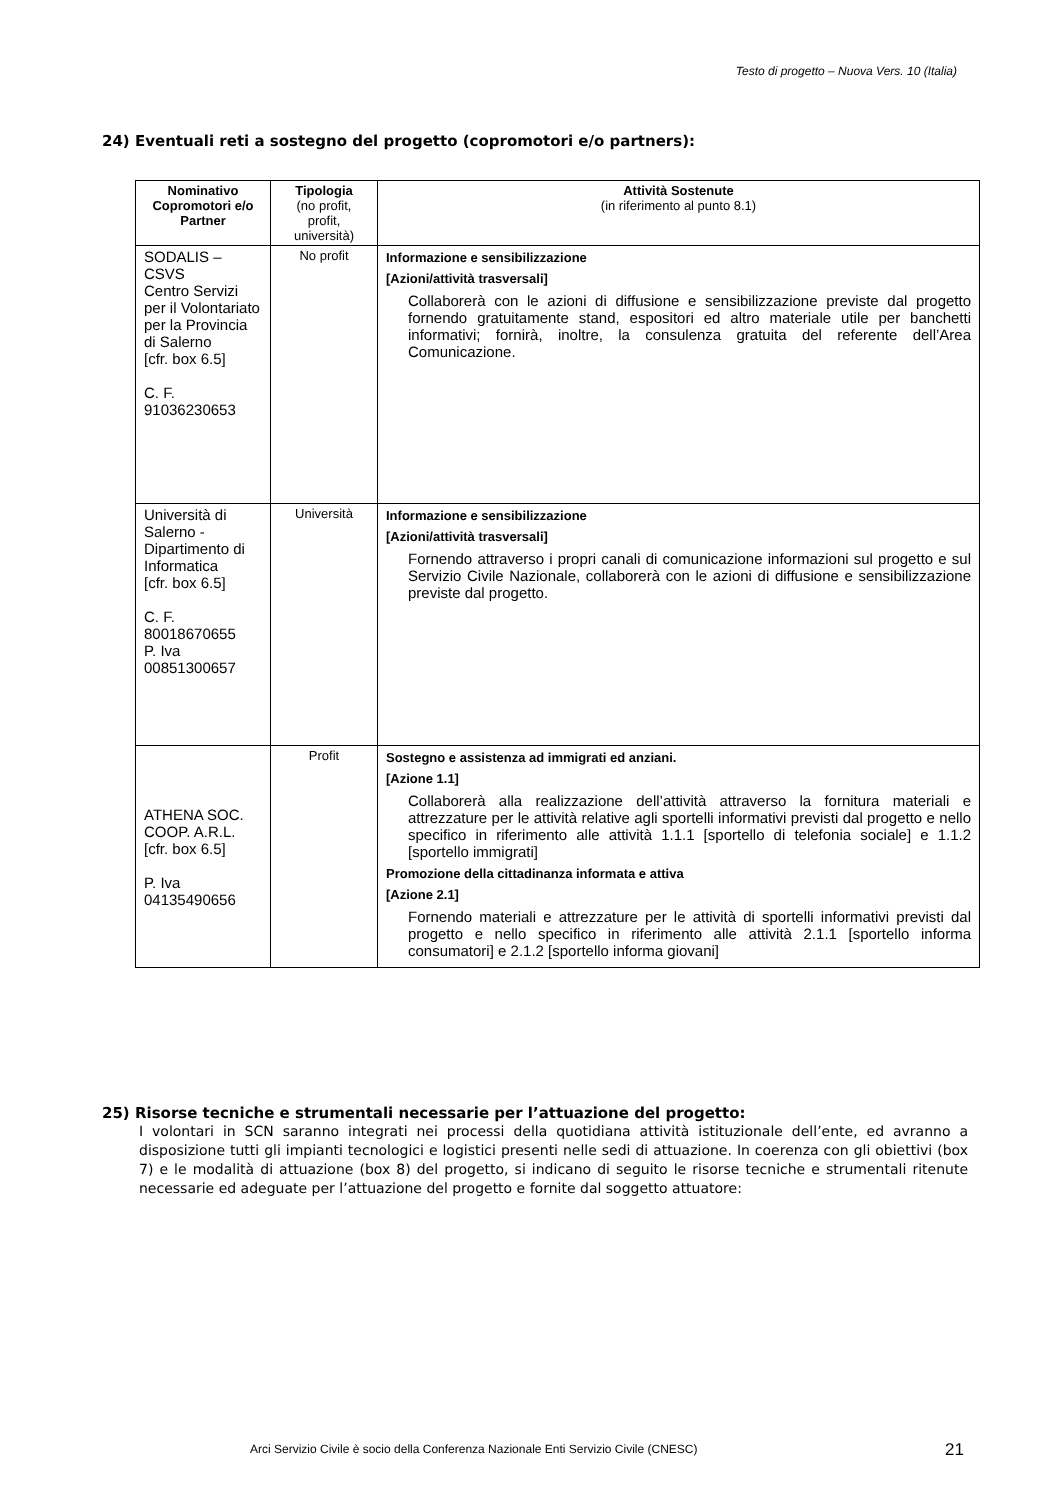Testo di progetto – Nuova Vers. 10 (Italia)
24) Eventuali reti a sostegno del progetto (copromotori e/o partners):
| Nominativo Copromotori e/o Partner | Tipologia (no profit, profit, università) | Attività Sostenute (in riferimento al punto 8.1) |
| --- | --- | --- |
| SODALIS – CSVS Centro Servizi per il Volontariato per la Provincia di Salerno [cfr. box 6.5] C. F. 91036230653 | No profit | Informazione e sensibilizzazione [Azioni/attività trasversali] Collaborerà con le azioni di diffusione e sensibilizzazione previste dal progetto fornendo gratuitamente stand, espositori ed altro materiale utile per banchetti informativi; fornirà, inoltre, la consulenza gratuita del referente dell’Area Comunicazione. |
| Università di Salerno - Dipartimento di Informatica [cfr. box 6.5] C. F. 80018670655 P. Iva 00851300657 | Università | Informazione e sensibilizzazione [Azioni/attività trasversali] Fornendo attraverso i propri canali di comunicazione informazioni sul progetto e sul Servizio Civile Nazionale, collaborerà con le azioni di diffusione e sensibilizzazione previste dal progetto. |
| ATHENA SOC. COOP. A.R.L. [cfr. box 6.5] P. Iva 04135490656 | Profit | Sostegno e assistenza ad immigrati ed anziani. [Azione 1.1] Collaborerà alla realizzazione dell’attività attraverso la fornitura materiali e attrezzature per le attività relative agli sportelli informativi previsti dal progetto e nello specifico in riferimento alle attività 1.1.1 [sportello di telefonia sociale] e 1.1.2 [sportello immigrati] Promozione della cittadinanza informata e attiva [Azione 2.1] Fornendo materiali e attrezzature per le attività di sportelli informativi previsti dal progetto e nello specifico in riferimento alle attività 2.1.1 [sportello informa consumatori] e 2.1.2 [sportello informa giovani] |
25) Risorse tecniche e strumentali necessarie per l’attuazione del progetto:
I volontari in SCN saranno integrati nei processi della quotidiana attività istituzionale dell’ente, ed avranno a disposizione tutti gli impianti tecnologici e logistici presenti nelle sedi di attuazione. In coerenza con gli obiettivi (box 7) e le modalità di attuazione (box 8) del progetto, si indicano di seguito le risorse tecniche e strumentali ritenute necessarie ed adeguate per l’attuazione del progetto e fornite dal soggetto attuatore:
Arci Servizio Civile è socio della Conferenza Nazionale Enti Servizio Civile (CNESC)
21